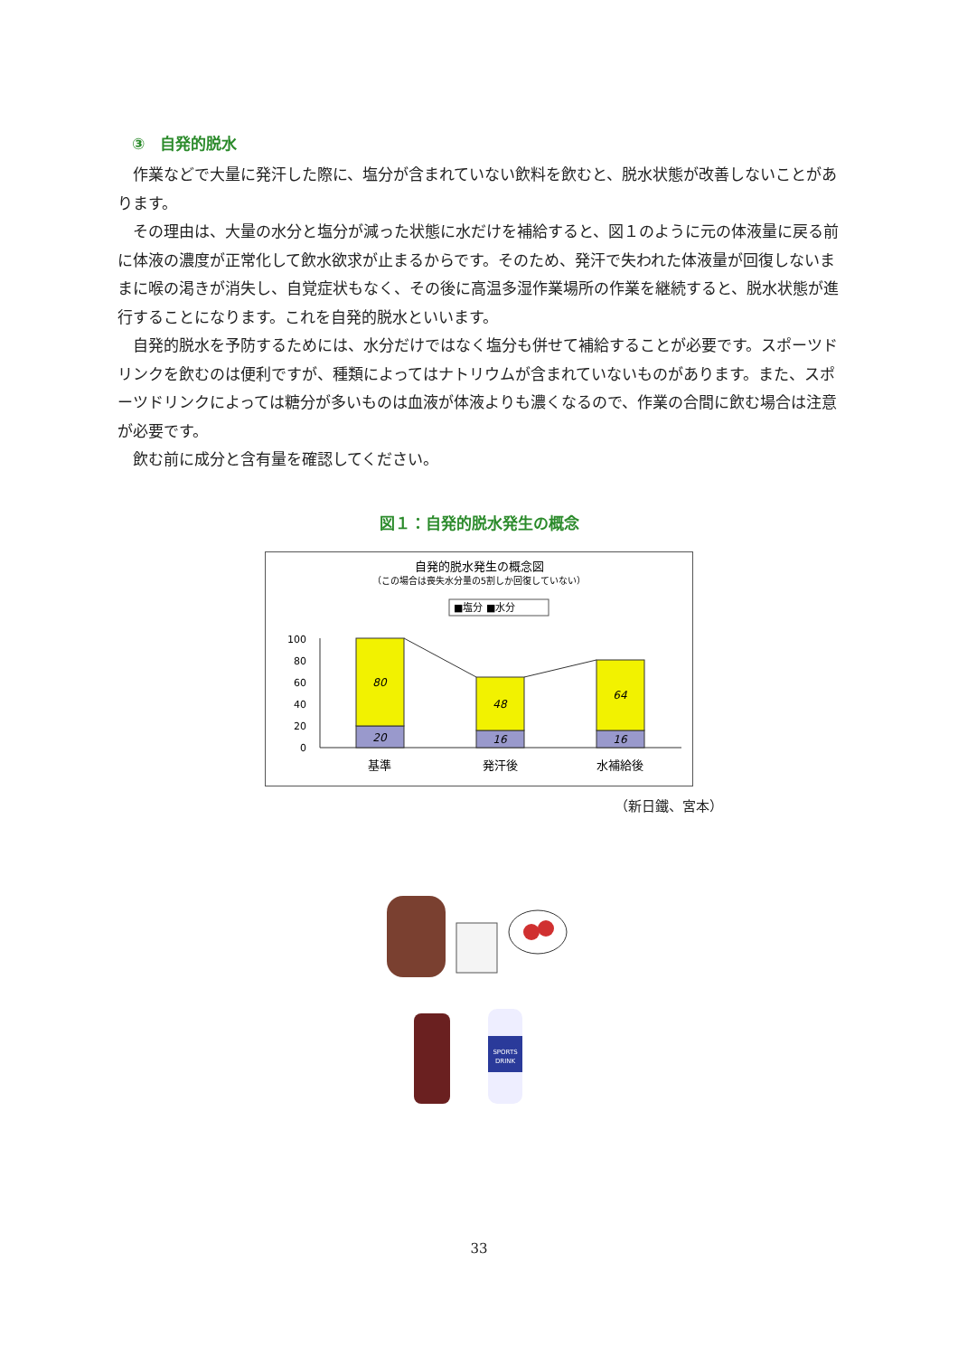③　自発的脱水
作業などで大量に発汗した際に、塩分が含まれていない飲料を飲むと、脱水状態が改善しないことがあります。
その理由は、大量の水分と塩分が減った状態に水だけを補給すると、図１のように元の体液量に戻る前に体液の濃度が正常化して飲水欲求が止まるからです。そのため、発汗で失われた体液量が回復しないままに喉の渇きが消失し、自覚症状もなく、その後に高温多湿作業場所の作業を継続すると、脱水状態が進行することになります。これを自発的脱水といいます。
自発的脱水を予防するためには、水分だけではなく塩分も併せて補給することが必要です。スポーツドリンクを飲むのは便利ですが、種類によってはナトリウムが含まれていないものがあります。また、スポーツドリンクによっては糖分が多いものは血液が体液よりも濃くなるので、作業の合間に飲む場合は注意が必要です。
飲む前に成分と含有量を確認してください。
図１：自発的脱水発生の概念
自発的脱水発生の概念図
（この場合は喪失水分量の5割しか回復していない）
■塩分 ■水分
100
80
60
40
20
0
80
20
48
16
64
16
基準
発汗後
水補給後
（新日鐵、宮本）
SPORTS
DRINK
33